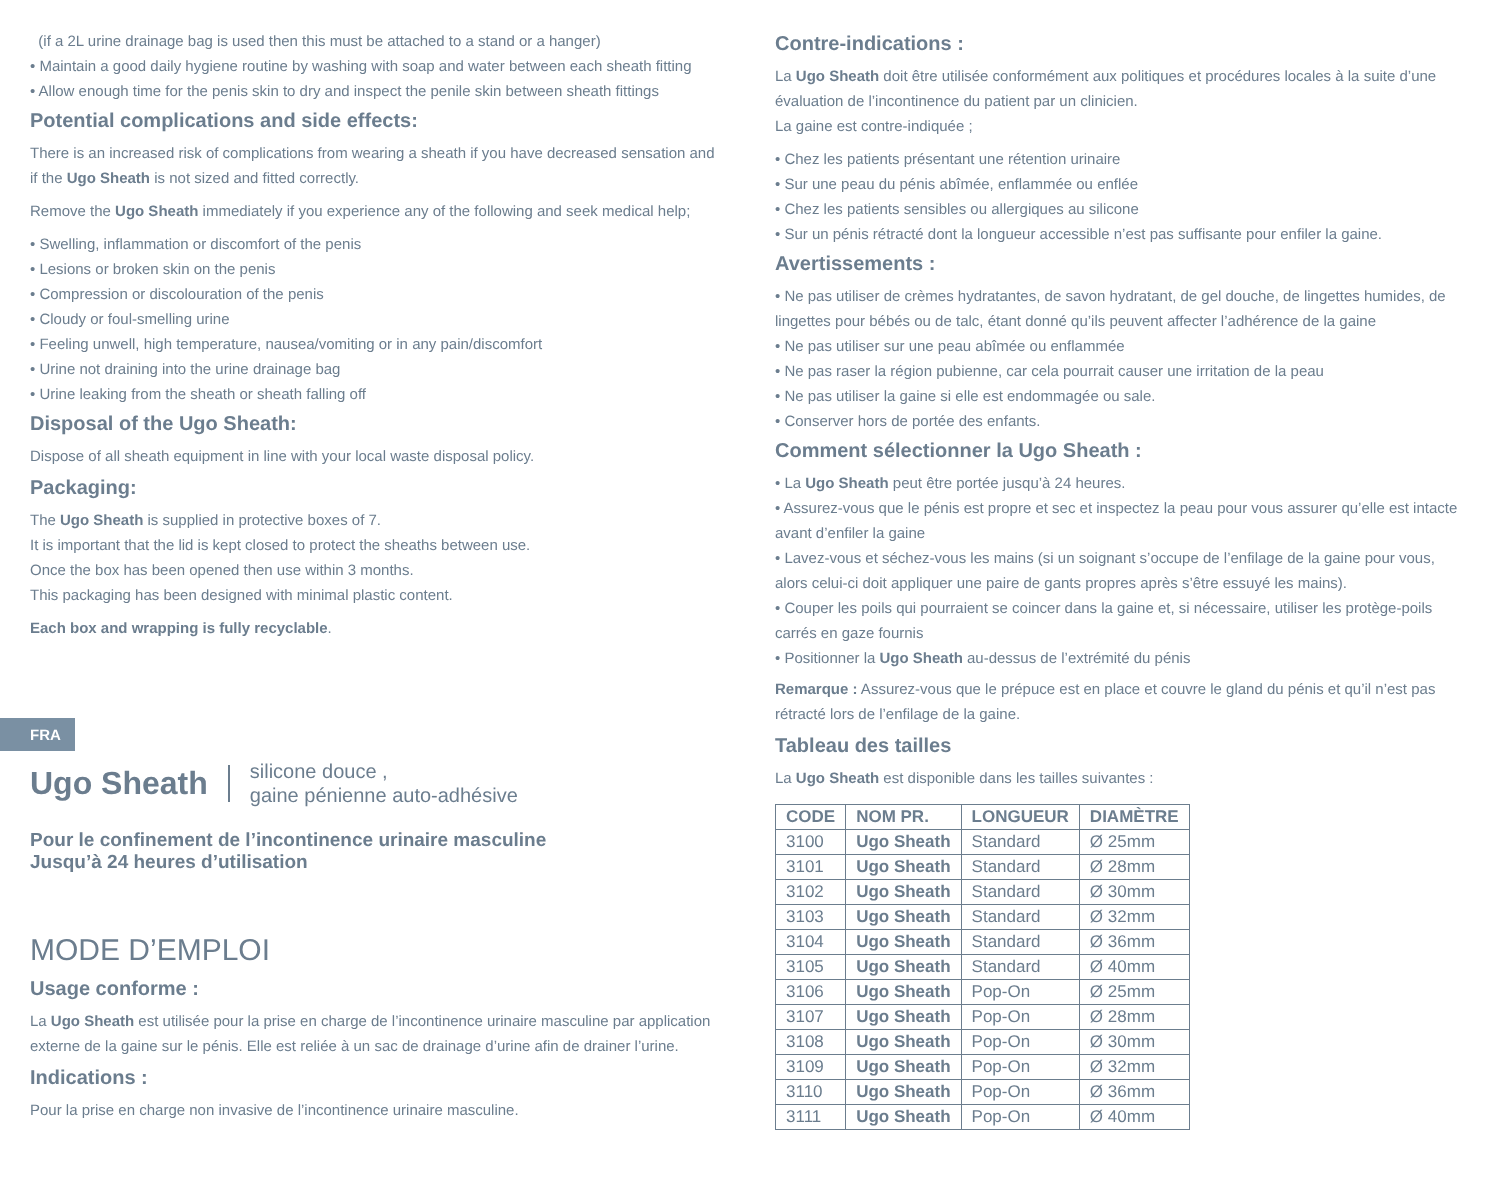(if a 2L urine drainage bag is used then this must be attached to a stand or a hanger)
• Maintain a good daily hygiene routine by washing with soap and water between each sheath fitting
• Allow enough time for the penis skin to dry and inspect the penile skin between sheath fittings
Potential complications and side effects:
There is an increased risk of complications from wearing a sheath if you have decreased sensation and if the Ugo Sheath is not sized and fitted correctly.
Remove the Ugo Sheath immediately if you experience any of the following and seek medical help;
• Swelling, inflammation or discomfort of the penis
• Lesions or broken skin on the penis
• Compression or discolouration of the penis
• Cloudy or foul-smelling urine
• Feeling unwell, high temperature, nausea/vomiting or in any pain/discomfort
• Urine not draining into the urine drainage bag
• Urine leaking from the sheath or sheath falling off
Disposal of the Ugo Sheath:
Dispose of all sheath equipment in line with your local waste disposal policy.
Packaging:
The Ugo Sheath is supplied in protective boxes of 7.
It is important that the lid is kept closed to protect the sheaths between use.
Once the box has been opened then use within 3 months.
This packaging has been designed with minimal plastic content.
Each box and wrapping is fully recyclable.
FRA
Ugo Sheath silicone douce ,
gaine pénienne auto-adhésive
Pour le confinement de l’incontinence urinaire masculine
Jusqu’à 24 heures d’utilisation
MODE D’EMPLOI
Usage conforme :
La Ugo Sheath est utilisée pour la prise en charge de l’incontinence urinaire masculine par application externe de la gaine sur le pénis. Elle est reliée à un sac de drainage d’urine afin de drainer l’urine.
Indications :
Pour la prise en charge non invasive de l’incontinence urinaire masculine.
Contre-indications :
La Ugo Sheath doit être utilisée conformément aux politiques et procédures locales à la suite d’une évaluation de l’incontinence du patient par un clinicien.
La gaine est contre-indiquée ;
• Chez les patients présentant une rétention urinaire
• Sur une peau du pénis abîmée, enflammée ou enflée
• Chez les patients sensibles ou allergiques au silicone
• Sur un pénis rétracté dont la longueur accessible n’est pas suffisante pour enfiler la gaine.
Avertissements :
• Ne pas utiliser de crèmes hydratantes, de savon hydratant, de gel douche, de lingettes humides, de lingettes pour bébés ou de talc, étant donné qu’ils peuvent affecter l’adhérence de la gaine
• Ne pas utiliser sur une peau abîmée ou enflammée
• Ne pas raser la région pubienne, car cela pourrait causer une irritation de la peau
• Ne pas utiliser la gaine si elle est endommagée ou sale.
• Conserver hors de portée des enfants.
Comment sélectionner la Ugo Sheath :
• La Ugo Sheath peut être portée jusqu’à 24 heures.
• Assurez-vous que le pénis est propre et sec et inspectez la peau pour vous assurer qu’elle est intacte avant d’enfiler la gaine
• Lavez-vous et séchez-vous les mains (si un soignant s’occupe de l’enfilage de la gaine pour vous, alors celui-ci doit appliquer une paire de gants propres après s’être essuyé les mains).
• Couper les poils qui pourraient se coincer dans la gaine et, si nécessaire, utiliser les protège-poils carrés en gaze fournis
• Positionner la Ugo Sheath au-dessus de l’extrémité du pénis
Remarque : Assurez-vous que le prépuce est en place et couvre le gland du pénis et qu’il n’est pas rétracté lors de l’enfilage de la gaine.
Tableau des tailles
La Ugo Sheath est disponible dans les tailles suivantes :
| CODE | NOM PR. | LONGUEUR | DIAMÈTRE |
| --- | --- | --- | --- |
| 3100 | Ugo Sheath | Standard | Ø 25mm |
| 3101 | Ugo Sheath | Standard | Ø 28mm |
| 3102 | Ugo Sheath | Standard | Ø 30mm |
| 3103 | Ugo Sheath | Standard | Ø 32mm |
| 3104 | Ugo Sheath | Standard | Ø 36mm |
| 3105 | Ugo Sheath | Standard | Ø 40mm |
| 3106 | Ugo Sheath | Pop-On | Ø 25mm |
| 3107 | Ugo Sheath | Pop-On | Ø 28mm |
| 3108 | Ugo Sheath | Pop-On | Ø 30mm |
| 3109 | Ugo Sheath | Pop-On | Ø 32mm |
| 3110 | Ugo Sheath | Pop-On | Ø 36mm |
| 3111 | Ugo Sheath | Pop-On | Ø 40mm |